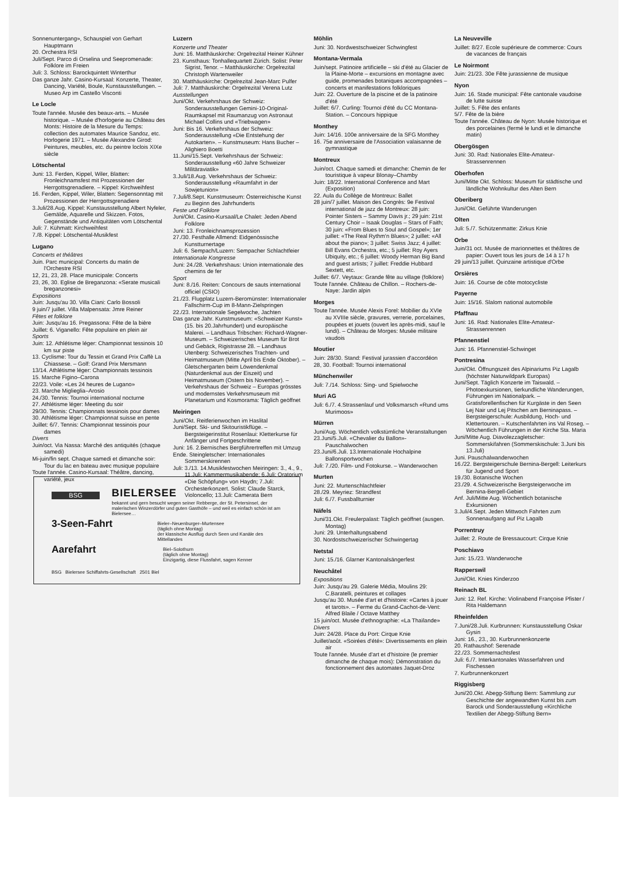Sonnenuntergang», Schauspiel von Gerhart Hauptmann
20. Orchestra RSI
Juli/Sept. Parco di Orselina und Seepromenade: Folklore im Freien
Juli: 3. Schloss: Barockquintett Winterthur
Das ganze Jahr. Casino-Kursaal: Konzerte, Theater, Dancing, Variété, Boule, Kunstausstellungen. – Museo Arp im Castello Visconti
Le Locle
Toute l'année. Musée des beaux-arts. – Musée historique. – Musée d'horlogerie au Château des Monts: Histoire de la Mesure du Temps: collection des automates Maurice Sandoz, etc. Horlogerie 1971. – Musée Alexandre Girod: Peintures, meubles, etc. du peintre loclois XIXe siècle
Lötschental
Juni: 13. Ferden, Kippel, Wiler, Blatten: Fronleichnamsfest mit Prozessionen der Herrgottsgrenadiere. – Kippel: Kirchweihfest
16. Ferden, Kippel, Wiler, Blatten: Segensonntag mit Prozessionen der Herrgottsgrenadiere
3.Juli/28.Aug. Kippel: Kunstausstellung Albert Nyfeler, Gemälde, Aquarelle und Skizzen. Fotos, Gegenstände und Antiquitäten vom Lötschental
Juli: 7. Kühmatt: Kirchweihfest
7./8. Kippel: Lötschental-Musikfest
Lugano
Concerts et théâtres
Juin. Parc municipal: Concerts du matin de l'Orchestre RSI
12, 21, 23, 28. Place municipale: Concerts
23, 26, 30. Eglise de Breganzona: «Serate musicali breganzonesi»
Expositions
Juin: Jusqu'au 30. Villa Ciani: Carlo Bossoli
9 juin/7 juillet. Villa Malpensata: Jmre Reiner
Fêtes et folklore
Juin: Jusqu'au 16. Pregassona: Fête de la bière
Juillet: 6. Viganello: Fête populaire en plein air
Sports
Juin: 12. Athlétisme léger: Championnat tessinois 10 km sur piste
13. Cyclisme: Tour du Tessin et Grand Prix Caffè La Chiassese. – Golf: Grand Prix Mersmann
13/14. Athlétisme léger: Championnats tessinois
15. Marche Figino–Carona
22/23. Voile: «Les 24 heures de Lugano»
23. Marche Miglieglia–Arosio
24./30. Tennis: Tournoi international nocturne
27. Athlétisme léger: Meeting du soir
29/30. Tennis: Championnats tessinois pour dames
30. Athlétisme léger: Championnat suisse en pente
Juillet: 6/7. Tennis: Championnat tessinois pour dames
Divers
Juin/oct. Via Nassa: Marché des antiquités (chaque samedi)
Mi-juin/fin sept. Chaque samedi et dimanche soir: Tour du lac en bateau avec musique populaire
Toute l'année. Casino-Kursaal: Théâtre, dancing, variété, jeux
Luzern
Konzerte und Theater
Juni: 16. Matthäuskirche: Orgelrezital Heiner Kühner
23. Kunsthaus: Tonhallequartett Zürich. Solist: Peter Sigrist, Tenor. – Matthäuskirche: Orgelrezital Christoph Wartenweiler
30. Matthäuskirche: Orgelrezital Jean-Marc Pulfer
Juli: 7. Matthäuskirche: Orgelrezital Verena Lutz
Ausstellungen
Juni/Okt. Verkehrshaus der Schweiz: Sonderausstellungen Gemini-10-Original-Raumkapsel mit Raumanzug von Astronaut Michael Collins und «Triebwagen»
Juni: Bis 16. Verkehrshaus der Schweiz: Sonderausstellung «Die Entstehung der Autokarten». – Kunstmuseum: Hans Bucher – Alighiero Boetti
11.Juni/15.Sept. Verkehrshaus der Schweiz: Sonderausstellung «60 Jahre Schweizer Militäraviatik»
3.Juli/18.Aug. Verkehrshaus der Schweiz: Sonderausstellung «Raumfahrt in der Sowjetunion»
7.Juli/8.Sept. Kunstmuseum: Österreichische Kunst zu Beginn des Jahrhunderts
Feste und Folklore
Juni/Okt. Casino-Kursaal/Le Chalet: Jeden Abend Folklore
Juni: 13. Fronleichnamsprozession
27./30. Festhalle Allmend: Eidgenössische Kunstturnertage
Juli: 6. Sempach/Luzern: Sempacher Schlachtfeier
Internationale Kongresse
Juni: 24./28. Verkehrshaus: Union internationale des chemins de fer
Sport
Juni: 8./16. Reiten: Concours de sauts international officiel (CSIO)
21./23. Flugplatz Luzern-Beromünster: Internationaler Fallschirm-Cup im 8-Mann-Zielspringen
22./23. Internationale Segelwoche, Jachten
Das ganze Jahr. Kunstmuseum: «Schweizer Kunst» (15. bis 20.Jahrhundert) und europäische Malerei. – Landhaus Tribschen: Richard-Wagner-Museum. – Schweizerisches Museum für Brot und Gebäck, Rigistrasse 28. – Landhaus Utenberg: Schweizerisches Trachten- und Heimatmuseum (Mitte April bis Ende Oktober). – Gletschergarten beim Löwendenkmal (Naturdenkmal aus der Eiszeit) und Heimatmuseum (Ostern bis November). – Verkehrshaus der Schweiz – Europas grösstes und modernstes Verkehrsmuseum mit Planetarium und Kosmorama: Täglich geöffnet
Meiringen
Juni/Okt. Reitferienwochen im Haslital
Juni/Sept. Ski- und Skitouristikflüge. – Bergsteigerinstitut Rosenlaui: Kletterkurse für Anfänger und Fortgeschrittene
Juni: 16. 2.Bernisches Bergführertreffen mit Umzug
Ende. Steingletscher: Internationales Sommerskirennen
Juli: 3./13. 14.Musikfestwochen Meiringen: 3., 4., 9., 11.Juli: Kammermusikabende; 6.Juli: Oratorium «Die Schöpfung» von Haydn; 7.Juli: Orchesterkonzert. Solist: Claude Starck, Violoncello; 13.Juli: Camerata Bern
Möhlin
Juni: 30. Nordwestschweizer Schwingfest
Montana-Vermala
Juin/sept. Patinoire artificielle – ski d'été au Glacier de la Plaine-Morte – excursions en montagne avec guide, promenades botaniques accompagnées – concerts et manifestations folkloriques
Juin: 22. Ouverture de la piscine et de la patinoire d'été
Juillet: 6/7. Curling: Tournoi d'été du CC Montana-Station. – Concours hippique
Monthey
Juin: 14/16. 100e anniversaire de la SFG Monthey
16. 75e anniversaire de l'Association valaisanne de gymnastique
Montreux
Juin/oct. Chaque samedi et dimanche: Chemin de fer touristique à vapeur Blonay–Chamby
Juin: 18/22. International Conference and Mart (Exposition)
22. Aula du Collège de Montreux: Ballet
28 juin/7 juillet. Maison des Congrès: 9e Festival international de jazz de Montreux: 28 juin: Pointer Sisters – Sammy Davis jr.; 29 juin: 21st Century Choir – Isaak Douglas – Stars of Faith; 30 juin: «From Blues to Soul and Gospel»; 1er juillet: «The Real Rythm'n Blues»; 2 juillet: «All about the piano»; 3 juillet: Swiss Jazz; 4 juillet: Bill Evans Orchestra, etc.; 5 juillet: Roy Ayers Ubiquity, etc.; 6 juillet: Woody Herman Big Band and guest artists; 7 juillet: Freddie Hubbard Sextett, etc.
Juillet: 6/7. Veytaux: Grande fête au village (folklore)
Toute l'année. Château de Chillon. – Rochers-de-Naye: Jardin alpin
Morges
Toute l'année. Musée Alexis Forel: Mobilier du XVIe au XVIIIe siècle, gravures, verrerie, porcelaines, poupées et jouets (ouvert les après-midi, sauf le lundi). – Château de Morges: Musée militaire vaudois
Moutier
Juin: 28/30. Stand: Festival jurassien d'accordéon
28, 30. Football: Tournoi international
Münchenwiler
Juli: 7./14. Schloss: Sing- und Spielwoche
Muri AG
Juli: 6./7. 4.Strassenlauf und Volksmarsch «Rund ums Murimoos»
Mürren
Juni/Aug. Wöchentlich volkstümliche Veranstaltungen
23.Juni/5.Juli. «Chevalier du Ballon»-Pauschalwochen
23.Juni/6.Juli. 13.Internationale Hochalpine Ballonsportwochen
Juli: 7./20. Film- und Fotokurse. – Wanderwochen
Murten
Juni: 22. Murtenschlachtfeier
28./29. Meyriez: Strandfest
Juli: 6./7. Fussballturnier
Näfels
Juni/31.Okt. Freulerpalast: Täglich geöffnet (ausgen. Montag)
Juni: 29. Unterhaltungsabend
30. Nordostschweizerischer Schwingertag
Netstal
Juni: 15./16. Glarner Kantonalsängerfest
Neuchâtel
Expositions
Juin: Jusqu'au 29. Galerie Média, Moulins 29: C.Baratelli, peintures et collages
Jusqu'au 30. Musée d'art et d'histoire: «Cartes à jouer et tarots». – Ferme du Grand-Cachot-de-Vent: Alfred Blaile / Octave Matthey
15 juin/oct. Musée d'ethnographie: «La Thaïlande»
Divers
Juin: 24/28. Place du Port: Cirque Knie
Juillet/août. «Soirées d'été»: Divertissements en plein air
Toute l'année. Musée d'art et d'histoire (le premier dimanche de chaque mois): Démonstration du fonctionnement des automates Jaquet-Droz
La Neuveville
Juillet: 8/27. Ecole supérieure de commerce: Cours de vacances de français
Le Noirmont
Juin: 21/23. 30e Fête jurassienne de musique
Nyon
Juin: 16. Stade municipal: Fête cantonale vaudoise de lutte suisse
Juillet: 5. Fête des enfants
5/7. Fête de la bière
Toute l'année. Château de Nyon: Musée historique et des porcelaines (fermé le lundi et le dimanche matin)
Obergösgen
Juni: 30. Rad: Nationales Elite-Amateur-Strassenrennen
Oberhofen
Juni/Mitte Okt. Schloss: Museum für städtische und ländliche Wohnkultur des Alten Bern
Oberiberg
Juni/Okt. Geführte Wanderungen
Olten
Juli: 5./7. Schützenmatte: Zirkus Knie
Orbe
Juin/31 oct. Musée de marionnettes et théâtres de papier: Ouvert tous les jours de 14 à 17 h
29 juin/13 juillet. Quinzaine artistique d'Orbe
Orsières
Juin: 16. Course de côte motocycliste
Payerne
Juin: 15/16. Slalom national automobile
Pfaffnau
Juni: 16. Rad: Nationales Elite-Amateur-Strassenrennen
Pfannenstiel
Juni: 16. Pfannenstiel-Schwinget
Pontresina
Juni/Okt. Öffnungszeit des Alpinariums Piz Lagalb (höchster Naturwildpark Europas)
Juni/Sept. Täglich Konzerte im Taiswald. – Photoexkursionen, tierkundliche Wanderungen, Führungen im Nationalpark. – Gratisforellenfischen für Kurgäste in den Seen Lej Nair und Lej Pitschen am Berninapass. – Bergsteigerschule: Ausbildung, Hoch- und Klettertouren. – Kutschenfahrten ins Val Roseg. – Wöchentlich Führungen in der Kirche Sta. Maria
Juni/Mitte Aug. Diavolezzagletscher: Sommerskifahren (Sommerskischule: 3.Juni bis 13.Juli)
Juni. Pauschalwanderwochen
16./22. Bergsteigerschule Bernina-Bergell: Leiterkurs für Jugend und Sport
19./30. Botanische Wochen
23./29. 4.Schweizerische Bergsteigerwoche im Bernina-Bergell-Gebiet
Anf. Juli/Mitte Aug. Wöchentlich botanische Exkursionen
3.Juli/4.Sept. Jeden Mittwoch Fahrten zum Sonnenaufgang auf Piz Lagalb
Porrentruy
Juillet: 2. Route de Bressaucourt: Cirque Knie
Poschiavo
Juni: 15./23. Wanderwoche
Rapperswil
Juni/Okt. Knies Kinderzoo
Reinach BL
Juni: 12. Ref. Kirche: Violinabend Françoise Pfister / Rita Haldemann
Rheinfelden
7.Juni/28.Juli. Kurbrunnen: Kunstausstellung Oskar Gysin
Juni: 16., 23., 30. Kurbrunnenkonzerte
20. Rathaushof: Serenade
22./23. Sommernachtsfest
Juli: 6./7. Interkantonales Wasserfahren und Fischessen
7. Kurbrunnenkonzert
Riggisberg
Juni/20.Okt. Abegg-Stiftung Bern: Sammlung zur Geschichte der angewandten Kunst bis zum Barock und Sonderausstellung «Kirchliche Textilien der Abegg-Stiftung Bern»
BSG
BIELERSEE
bekannt und gern besucht wegen seiner Rebberge, der St. Petersinsel, der malerischen Winzerdörfer und guten Gasthöfe – und weil es einfach schön ist am Bielersee…
3-Seen-Fahrt
Bieler–Neuenburger–Murtensee
(täglich ohne Montag)
der klassische Ausflug durch Seen und Kanäle des Mittellandes
Aarefahrt
Biel–Solothurn
(täglich ohne Montag)
Einzigartig, diese Flussfahrt, sagen Kenner
BSG Bielersee Schiffahrts-Gesellschaft 2501 Biel